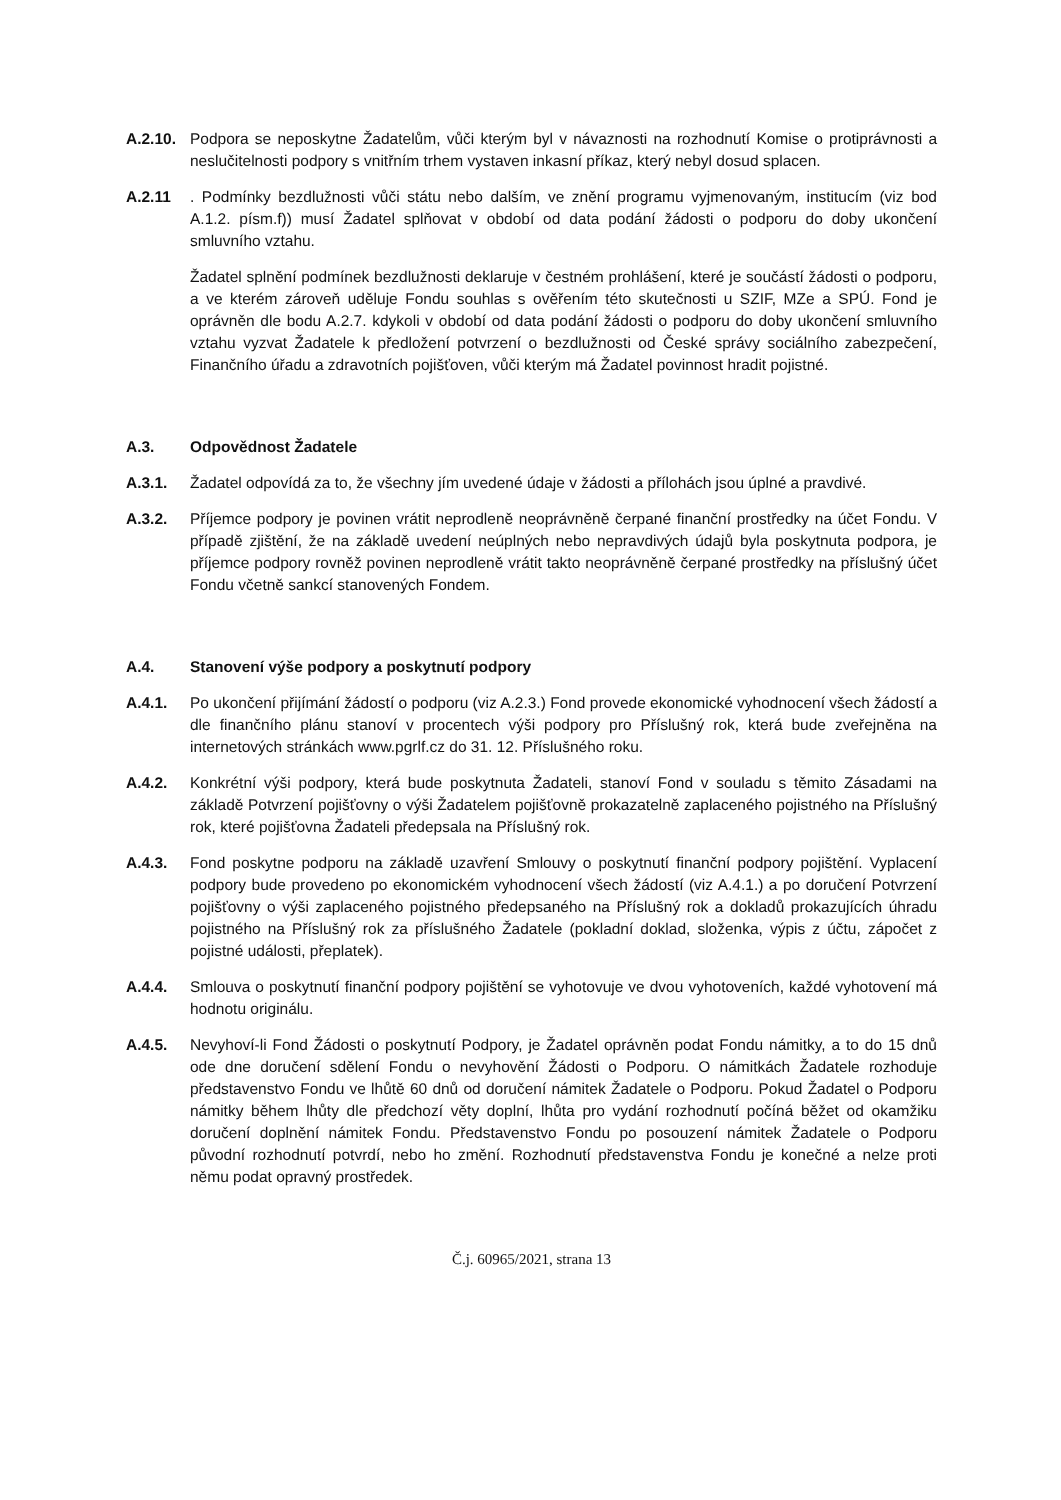A.2.10.
Podpora se neposkytne Žadatelům, vůči kterým byl v návaznosti na rozhodnutí Komise o protiprávnosti a neslučitelnosti podpory s vnitřním trhem vystaven inkasní příkaz, který nebyl dosud splacen.
A.2.11 . Podmínky bezdlužnosti vůči státu nebo dalším, ve znění programu vyjmenovaným, institucím (viz bod A.1.2. písm.f)) musí Žadatel splňovat v období od data podání žádosti o podporu do doby ukončení smluvního vztahu.
Žadatel splnění podmínek bezdlužnosti deklaruje v čestném prohlášení, které je součástí žádosti o podporu, a ve kterém zároveň uděluje Fondu souhlas s ověřením této skutečnosti u SZIF, MZe a SPÚ. Fond je oprávněn dle bodu A.2.7. kdykoli v období od data podání žádosti o podporu do doby ukončení smluvního vztahu vyzvat Žadatele k předložení potvrzení o bezdlužnosti od České správy sociálního zabezpečení, Finančního úřadu a zdravotních pojišťoven, vůči kterým má Žadatel povinnost hradit pojistné.
A.3. Odpovědnost Žadatele
A.3.1. Žadatel odpovídá za to, že všechny jím uvedené údaje v žádosti a přílohách jsou úplné a pravdivé.
A.3.2. Příjemce podpory je povinen vrátit neprodleně neoprávněně čerpané finanční prostředky na účet Fondu. V případě zjištění, že na základě uvedení neúplných nebo nepravdivých údajů byla poskytnuta podpora, je příjemce podpory rovněž povinen neprodleně vrátit takto neoprávněně čerpané prostředky na příslušný účet Fondu včetně sankcí stanovených Fondem.
A.4. Stanovení výše podpory a poskytnutí podpory
A.4.1. Po ukončení přijímání žádostí o podporu (viz A.2.3.) Fond provede ekonomické vyhodnocení všech žádostí a dle finančního plánu stanoví v procentech výši podpory pro Příslušný rok, která bude zveřejněna na internetových stránkách www.pgrlf.cz do 31. 12. Příslušného roku.
A.4.2. Konkrétní výši podpory, která bude poskytnuta Žadateli, stanoví Fond v souladu s těmito Zásadami na základě Potvrzení pojišťovny o výši Žadatelem pojišťovně prokazatelně zaplaceného pojistného na Příslušný rok, které pojišťovna Žadateli předepsala na Příslušný rok.
A.4.3. Fond poskytne podporu na základě uzavření Smlouvy o poskytnutí finanční podpory pojištění. Vyplacení podpory bude provedeno po ekonomickém vyhodnocení všech žádostí (viz A.4.1.) a po doručení Potvrzení pojišťovny o výši zaplaceného pojistného předepsaného na Příslušný rok a dokladů prokazujících úhradu pojistného na Příslušný rok za příslušného Žadatele (pokladní doklad, složenka, výpis z účtu, zápočet z pojistné události, přeplatek).
A.4.4. Smlouva o poskytnutí finanční podpory pojištění se vyhotovuje ve dvou vyhotoveních, každé vyhotovení má hodnotu originálu.
A.4.5. Nevyhoví-li Fond Žádosti o poskytnutí Podpory, je Žadatel oprávněn podat Fondu námitky, a to do 15 dnů ode dne doručení sdělení Fondu o nevyhovění Žádosti o Podporu. O námitkách Žadatele rozhoduje představenstvo Fondu ve lhůtě 60 dnů od doručení námitek Žadatele o Podporu. Pokud Žadatel o Podporu námitky během lhůty dle předchozí věty doplní, lhůta pro vydání rozhodnutí počíná běžet od okamžiku doručení doplnění námitek Fondu. Představenstvo Fondu po posouzení námitek Žadatele o Podporu původní rozhodnutí potvrdí, nebo ho změní. Rozhodnutí představenstva Fondu je konečné a nelze proti němu podat opravný prostředek.
Č.j. 60965/2021, strana 13